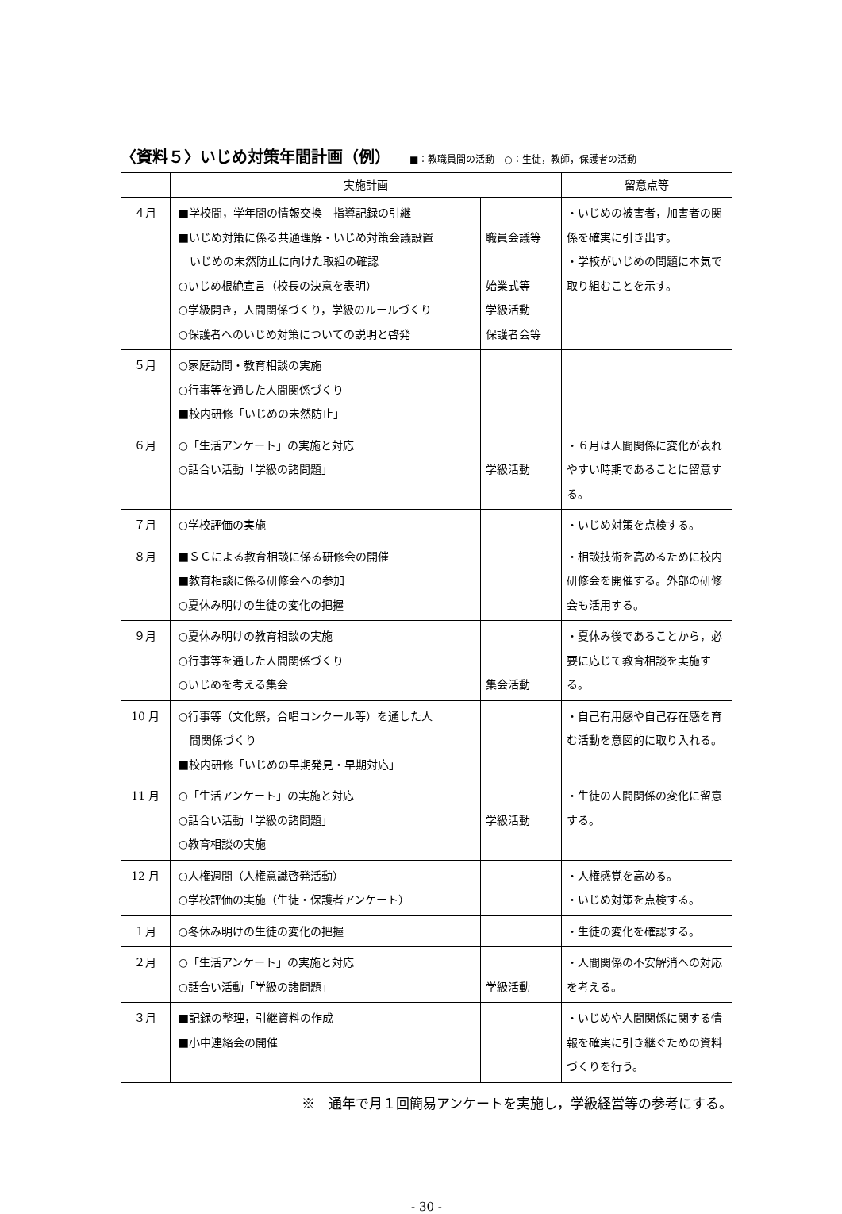〈資料５〉いじめ対策年間計画（例） ■：教職員間の活動　○：生徒，教師，保護者の活動
| | 実施計画 | | 留意点等 |
| --- | --- | --- | --- |
| ４月 | ■学校間，学年間の情報交換 指導記録の引継 ■いじめ対策に係る共通理解・いじめ対策会議設置 いじめの未然防止に向けた取組の確認 ○いじめ根絶宣言（校長の決意を表明） ○学級開き，人間関係づくり，学級のルールづくり ○保護者へのいじめ対策についての説明と啓発 | 職員会議等 始業式等 学級活動 保護者会等 | ・いじめの被害者，加害者の関係を確実に引き出す。 ・学校がいじめの問題に本気で取り組むことを示す。 |
| ５月 | ○家庭訪問・教育相談の実施 ○行事等を通した人間関係づくり ■校内研修「いじめの未然防止」 | | |
| ６月 | ○「生活アンケート」の実施と対応 ○話合い活動「学級の諸問題」 | 学級活動 | ・６月は人間関係に変化が表れやすい時期であることに留意する。 |
| ７月 | ○学校評価の実施 | | ・いじめ対策を点検する。 |
| ８月 | ■ＳＣによる教育相談に係る研修会の開催 ■教育相談に係る研修会への参加 ○夏休み明けの生徒の変化の把握 | | ・相談技術を高めるために校内研修会を開催する。外部の研修会も活用する。 |
| ９月 | ○夏休み明けの教育相談の実施 ○行事等を通した人間関係づくり ○いじめを考える集会 | 集会活動 | ・夏休み後であることから，必要に応じて教育相談を実施する。 |
| 10 月 | ○行事等（文化祭，合唱コンクール等）を通した人 間関係づくり ■校内研修「いじめの早期発見・早期対応」 | | ・自己有用感や自己存在感を育む活動を意図的に取り入れる。 |
| 11 月 | ○「生活アンケート」の実施と対応 ○話合い活動「学級の諸問題」 ○教育相談の実施 | 学級活動 | ・生徒の人間関係の変化に留意する。 |
| 12 月 | ○人権週間（人権意識啓発活動） ○学校評価の実施（生徒・保護者アンケート） | | ・人権感覚を高める。 ・いじめ対策を点検する。 |
| １月 | ○冬休み明けの生徒の変化の把握 | | ・生徒の変化を確認する。 |
| ２月 | ○「生活アンケート」の実施と対応 ○話合い活動「学級の諸問題」 | 学級活動 | ・人間関係の不安解消への対応を考える。 |
| ３月 | ■記録の整理，引継資料の作成 ■小中連絡会の開催 | | ・いじめや人間関係に関する情報を確実に引き継ぐための資料づくりを行う。 |
※　通年で月１回簡易アンケートを実施し，学級経営等の参考にする。
- 30 -